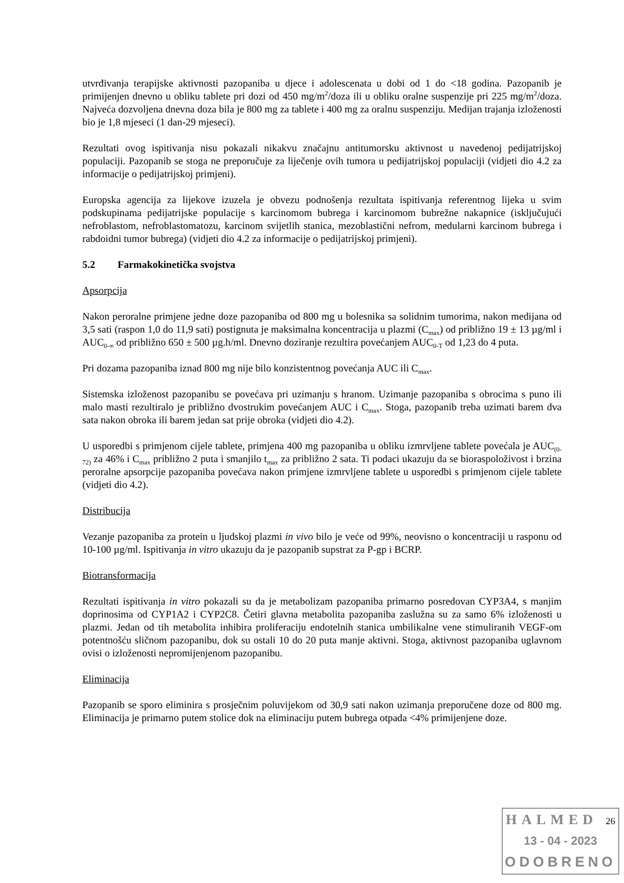utvrđivanja terapijske aktivnosti pazopaniba u djece i adolescenata u dobi od 1 do <18 godina. Pazopanib je primijenjen dnevno u obliku tablete pri dozi od 450 mg/m<sup>2</sup>/doza ili u obliku oralne suspenzije pri 225 mg/m<sup>2</sup>/doza. Najveća dozvoljena dnevna doza bila je 800 mg za tablete i 400 mg za oralnu suspenziju. Medijan trajanja izloženosti bio je 1,8 mjeseci (1 dan-29 mjeseci).
Rezultati ovog ispitivanja nisu pokazali nikakvu značajnu antitumorsku aktivnost u navedenoj pedijatrijskoj populaciji. Pazopanib se stoga ne preporučuje za liječenje ovih tumora u pedijatrijskoj populaciji (vidjeti dio 4.2 za informacije o pedijatrijskoj primjeni).
Europska agencija za lijekove izuzela je obvezu podnošenja rezultata ispitivanja referentnog lijeka u svim podskupinama pedijatrijske populacije s karcinomom bubrega i karcinomom bubrežne nakapnice (isključujući nefroblastom, nefroblastomatozu, karcinom svijetlih stanica, mezoblastični nefrom, medularni karcinom bubrega i rabdoidni tumor bubrega) (vidjeti dio 4.2 za informacije o pedijatrijskoj primjeni).
5.2 Farmakokinetička svojstva
Apsorpcija
Nakon peroralne primjene jedne doze pazopaniba od 800 mg u bolesnika sa solidnim tumorima, nakon medijana od 3,5 sati (raspon 1,0 do 11,9 sati) postignuta je maksimalna koncentracija u plazmi (C<sub>max</sub>) od približno 19 ± 13 µg/ml i AUC<sub>0-∞</sub> od približno 650 ± 500 µg.h/ml. Dnevno doziranje rezultira povećanjem AUC<sub>0-T</sub> od 1,23 do 4 puta.
Pri dozama pazopaniba iznad 800 mg nije bilo konzistentnog povećanja AUC ili C<sub>max</sub>.
Sistemska izloženost pazopanibu se povećava pri uzimanju s hranom. Uzimanje pazopaniba s obrocima s puno ili malo masti rezultiralo je približno dvostrukim povećanjem AUC i C<sub>max</sub>. Stoga, pazopanib treba uzimati barem dva sata nakon obroka ili barem jedan sat prije obroka (vidjeti dio 4.2).
U usporedbi s primjenom cijele tablete, primjena 400 mg pazopaniba u obliku izmrvljene tablete povećala je AUC<sub>(0-72)</sub> za 46% i C<sub>max</sub> približno 2 puta i smanjilo t<sub>max</sub> za približno 2 sata. Ti podaci ukazuju da se bioraspoloživost i brzina peroralne apsorpcije pazopaniba povećava nakon primjene izmrvljene tablete u usporedbi s primjenom cijele tablete (vidjeti dio 4.2).
Distribucija
Vezanje pazopaniba za protein u ljudskoj plazmi in vivo bilo je veće od 99%, neovisno o koncentraciji u rasponu od 10-100 µg/ml. Ispitivanja in vitro ukazuju da je pazopanib supstrat za P-gp i BCRP.
Biotransformacija
Rezultati ispitivanja in vitro pokazali su da je metabolizam pazopaniba primarno posredovan CYP3A4, s manjim doprinosima od CYP1A2 i CYP2C8. Četiri glavna metabolita pazopaniba zaslužna su za samo 6% izloženosti u plazmi. Jedan od tih metabolita inhibira proliferaciju endotelnih stanica umbilikalne vene stimuliranih VEGF-om potentnošću sličnom pazopanibu, dok su ostali 10 do 20 puta manje aktivni. Stoga, aktivnost pazopaniba uglavnom ovisi o izloženosti nepromijenjenom pazopanibu.
Eliminacija
Pazopanib se sporo eliminira s prosječnim poluvijekom od 30,9 sati nakon uzimanja preporučene doze od 800 mg. Eliminacija je primarno putem stolice dok na eliminaciju putem bubrega otpada <4% primijenjene doze.
HALMED 26
13 - 04 - 2023
ODOBRENO